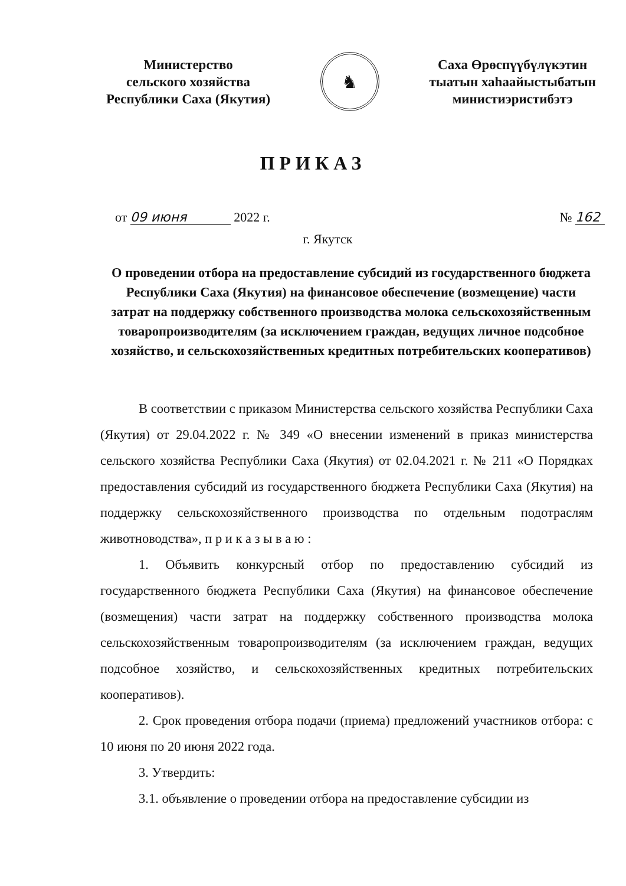Министерство
сельского хозяйства
Республики Саха (Якутия)
♞
Саха Өрөспүүбүлүкэтин
тыатын хаһаайыстыбатын
министиэристибэтэ
ПРИКАЗ
от 09 июня 2022 г. № 162
г. Якутск
О проведении отбора на предоставление субсидий из государственного бюджета Республики Саха (Якутия) на финансовое обеспечение (возмещение) части затрат на поддержку собственного производства молока сельскохозяйственным товаропроизводителям (за исключением граждан, ведущих личное подсобное хозяйство, и сельскохозяйственных кредитных потребительских кооперативов)
В соответствии с приказом Министерства сельского хозяйства Республики Саха (Якутия) от 29.04.2022 г. № 349 «О внесении изменений в приказ министерства сельского хозяйства Республики Саха (Якутия) от 02.04.2021 г. № 211 «О Порядках предоставления субсидий из государственного бюджета Республики Саха (Якутия) на поддержку сельскохозяйственного производства по отдельным подотраслям животноводства», п р и к а з ы в а ю :
1. Объявить конкурсный отбор по предоставлению субсидий из государственного бюджета Республики Саха (Якутия) на финансовое обеспечение (возмещения) части затрат на поддержку собственного производства молока сельскохозяйственным товаропроизводителям (за исключением граждан, ведущих подсобное хозяйство, и сельскохозяйственных кредитных потребительских кооперативов).
2. Срок проведения отбора подачи (приема) предложений участников отбора: с 10 июня по 20 июня 2022 года.
3. Утвердить:
3.1. объявление о проведении отбора на предоставление субсидии из